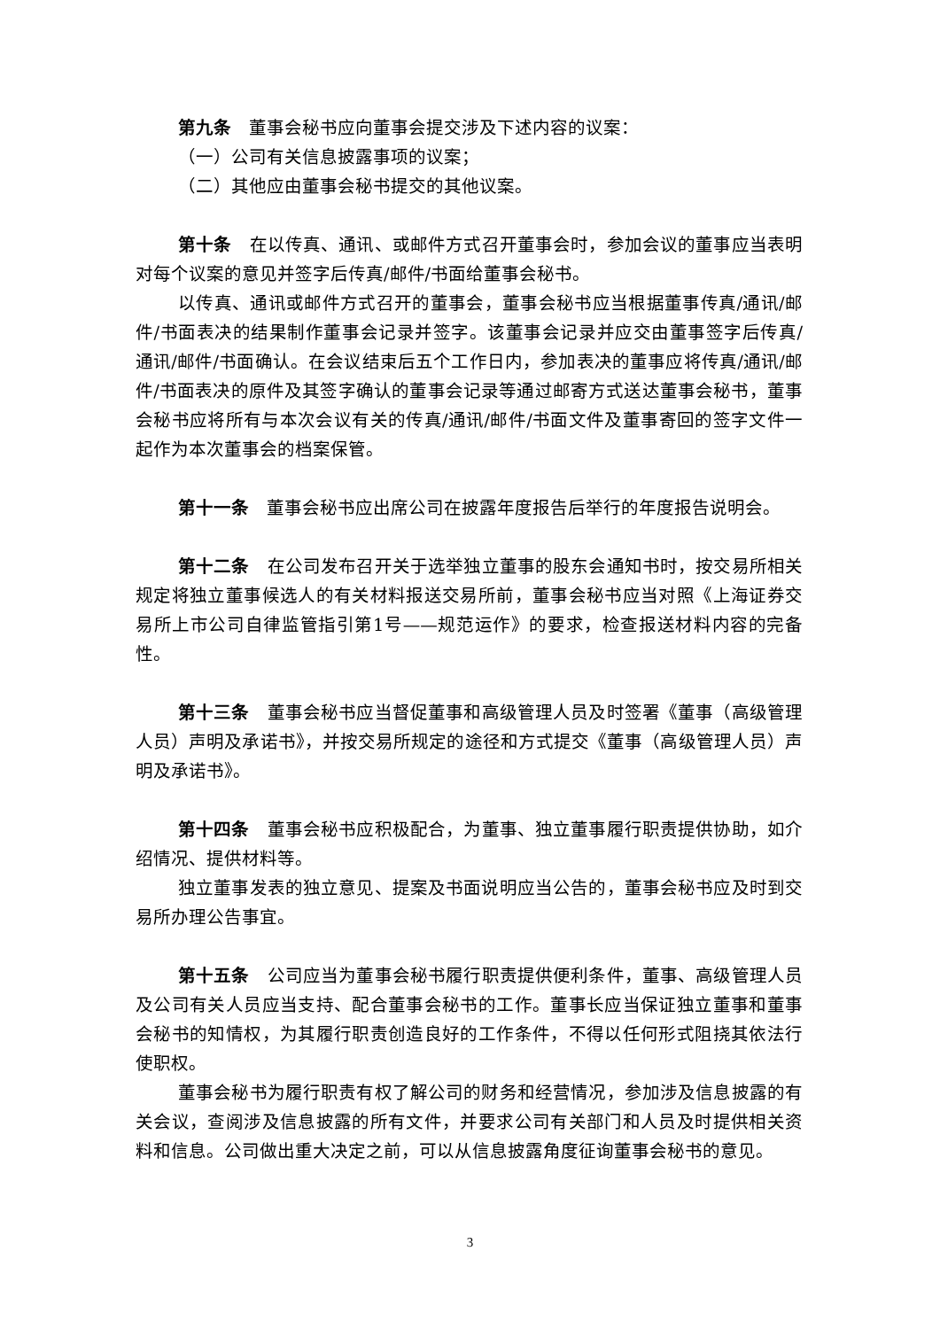第九条　董事会秘书应向董事会提交涉及下述内容的议案：
（一）公司有关信息披露事项的议案；
（二）其他应由董事会秘书提交的其他议案。
第十条　在以传真、通讯、或邮件方式召开董事会时，参加会议的董事应当表明对每个议案的意见并签字后传真/邮件/书面给董事会秘书。
以传真、通讯或邮件方式召开的董事会，董事会秘书应当根据董事传真/通讯/邮件/书面表决的结果制作董事会记录并签字。该董事会记录并应交由董事签字后传真/通讯/邮件/书面确认。在会议结束后五个工作日内，参加表决的董事应将传真/通讯/邮件/书面表决的原件及其签字确认的董事会记录等通过邮寄方式送达董事会秘书，董事会秘书应将所有与本次会议有关的传真/通讯/邮件/书面文件及董事寄回的签字文件一起作为本次董事会的档案保管。
第十一条　董事会秘书应出席公司在披露年度报告后举行的年度报告说明会。
第十二条　在公司发布召开关于选举独立董事的股东会通知书时，按交易所相关规定将独立董事候选人的有关材料报送交易所前，董事会秘书应当对照《上海证券交易所上市公司自律监管指引第1号——规范运作》的要求，检查报送材料内容的完备性。
第十三条　董事会秘书应当督促董事和高级管理人员及时签署《董事（高级管理人员）声明及承诺书》，并按交易所规定的途径和方式提交《董事（高级管理人员）声明及承诺书》。
第十四条　董事会秘书应积极配合，为董事、独立董事履行职责提供协助，如介绍情况、提供材料等。
独立董事发表的独立意见、提案及书面说明应当公告的，董事会秘书应及时到交易所办理公告事宜。
第十五条　公司应当为董事会秘书履行职责提供便利条件，董事、高级管理人员及公司有关人员应当支持、配合董事会秘书的工作。董事长应当保证独立董事和董事会秘书的知情权，为其履行职责创造良好的工作条件，不得以任何形式阻挠其依法行使职权。
董事会秘书为履行职责有权了解公司的财务和经营情况，参加涉及信息披露的有关会议，查阅涉及信息披露的所有文件，并要求公司有关部门和人员及时提供相关资料和信息。公司做出重大决定之前，可以从信息披露角度征询董事会秘书的意见。
3